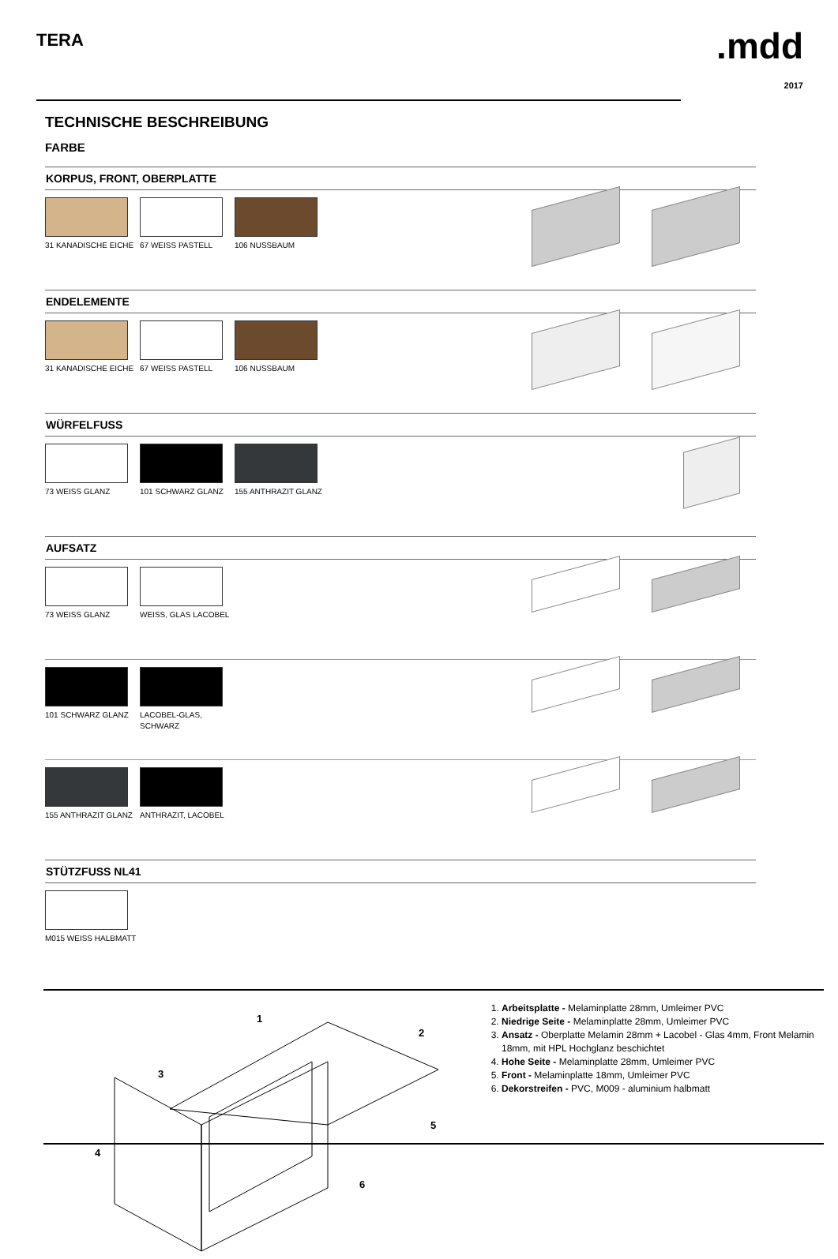TERA
.mdd
2017
TECHNISCHE BESCHREIBUNG
FARBE
KORPUS, FRONT, OBERPLATTE
31 KANADISCHE EICHE
67 WEISS PASTELL
106 NUSSBAUM
ENDELEMENTE
31 KANADISCHE EICHE
67 WEISS PASTELL
106 NUSSBAUM
WÜRFELFUSS
73 WEISS GLANZ
101 SCHWARZ GLANZ
155 ANTHRAZIT GLANZ
AUFSATZ
73 WEISS GLANZ
WEISS, GLAS LACOBEL
101 SCHWARZ GLANZ
LACOBEL-GLAS, SCHWARZ
155 ANTHRAZIT GLANZ
ANTHRAZIT, LACOBEL
STÜTZFUSS NL41
M015 WEISS HALBMATT
1
2
3
4
5
6
1. Arbeitsplatte - Melaminplatte 28mm, Umleimer PVC
2. Niedrige Seite - Melaminplatte 28mm, Umleimer PVC
3. Ansatz - Oberplatte Melamin 28mm + Lacobel - Glas 4mm, Front Melamin 18mm, mit HPL Hochglanz beschichtet
4. Hohe Seite - Melaminplatte 28mm, Umleimer PVC
5. Front - Melaminplatte 18mm, Umleimer PVC
6. Dekorstreifen - PVC, M009 - aluminium halbmatt